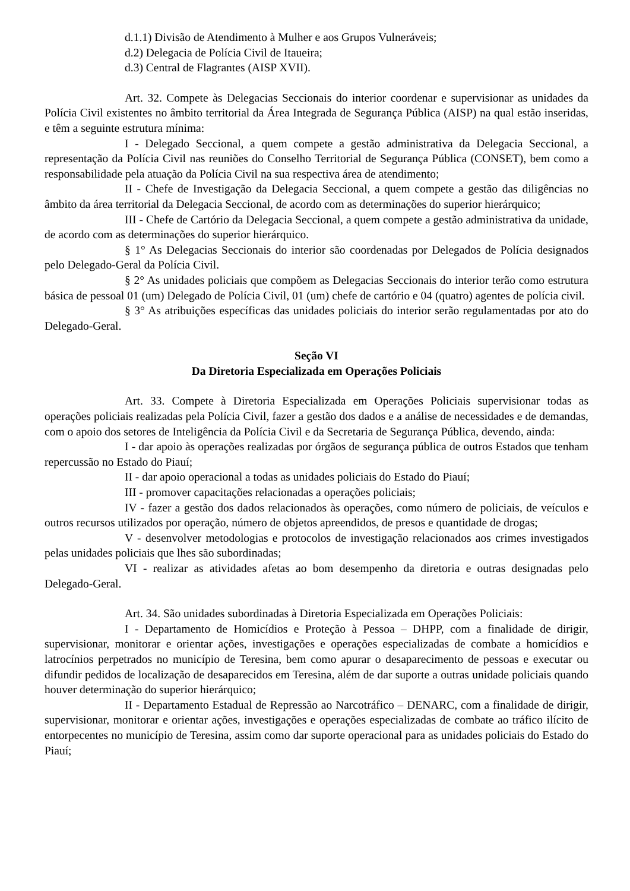d.1.1) Divisão de Atendimento à Mulher e aos Grupos Vulneráveis;
d.2) Delegacia de Polícia Civil de Itaueira;
d.3) Central de Flagrantes (AISP XVII).
Art. 32. Compete às Delegacias Seccionais do interior coordenar e supervisionar as unidades da Polícia Civil existentes no âmbito territorial da Área Integrada de Segurança Pública (AISP) na qual estão inseridas, e têm a seguinte estrutura mínima:
I - Delegado Seccional, a quem compete a gestão administrativa da Delegacia Seccional, a representação da Polícia Civil nas reuniões do Conselho Territorial de Segurança Pública (CONSET), bem como a responsabilidade pela atuação da Polícia Civil na sua respectiva área de atendimento;
II - Chefe de Investigação da Delegacia Seccional, a quem compete a gestão das diligências no âmbito da área territorial da Delegacia Seccional, de acordo com as determinações do superior hierárquico;
III - Chefe de Cartório da Delegacia Seccional, a quem compete a gestão administrativa da unidade, de acordo com as determinações do superior hierárquico.
§ 1° As Delegacias Seccionais do interior são coordenadas por Delegados de Polícia designados pelo Delegado-Geral da Polícia Civil.
§ 2° As unidades policiais que compõem as Delegacias Seccionais do interior terão como estrutura básica de pessoal 01 (um) Delegado de Polícia Civil, 01 (um) chefe de cartório e 04 (quatro) agentes de polícia civil.
§ 3° As atribuições específicas das unidades policiais do interior serão regulamentadas por ato do Delegado-Geral.
Seção VI
Da Diretoria Especializada em Operações Policiais
Art. 33. Compete à Diretoria Especializada em Operações Policiais supervisionar todas as operações policiais realizadas pela Polícia Civil, fazer a gestão dos dados e a análise de necessidades e de demandas, com o apoio dos setores de Inteligência da Polícia Civil e da Secretaria de Segurança Pública, devendo, ainda:
I - dar apoio às operações realizadas por órgãos de segurança pública de outros Estados que tenham repercussão no Estado do Piauí;
II - dar apoio operacional a todas as unidades policiais do Estado do Piauí;
III - promover capacitações relacionadas a operações policiais;
IV - fazer a gestão dos dados relacionados às operações, como número de policiais, de veículos e outros recursos utilizados por operação, número de objetos apreendidos, de presos e quantidade de drogas;
V - desenvolver metodologias e protocolos de investigação relacionados aos crimes investigados pelas unidades policiais que lhes são subordinadas;
VI - realizar as atividades afetas ao bom desempenho da diretoria e outras designadas pelo Delegado-Geral.
Art. 34. São unidades subordinadas à Diretoria Especializada em Operações Policiais:
I - Departamento de Homicídios e Proteção à Pessoa – DHPP, com a finalidade de dirigir, supervisionar, monitorar e orientar ações, investigações e operações especializadas de combate a homicídios e latrocínios perpetrados no município de Teresina, bem como apurar o desaparecimento de pessoas e executar ou difundir pedidos de localização de desaparecidos em Teresina, além de dar suporte a outras unidade policiais quando houver determinação do superior hierárquico;
II - Departamento Estadual de Repressão ao Narcotráfico – DENARC, com a finalidade de dirigir, supervisionar, monitorar e orientar ações, investigações e operações especializadas de combate ao tráfico ilícito de entorpecentes no município de Teresina, assim como dar suporte operacional para as unidades policiais do Estado do Piauí;